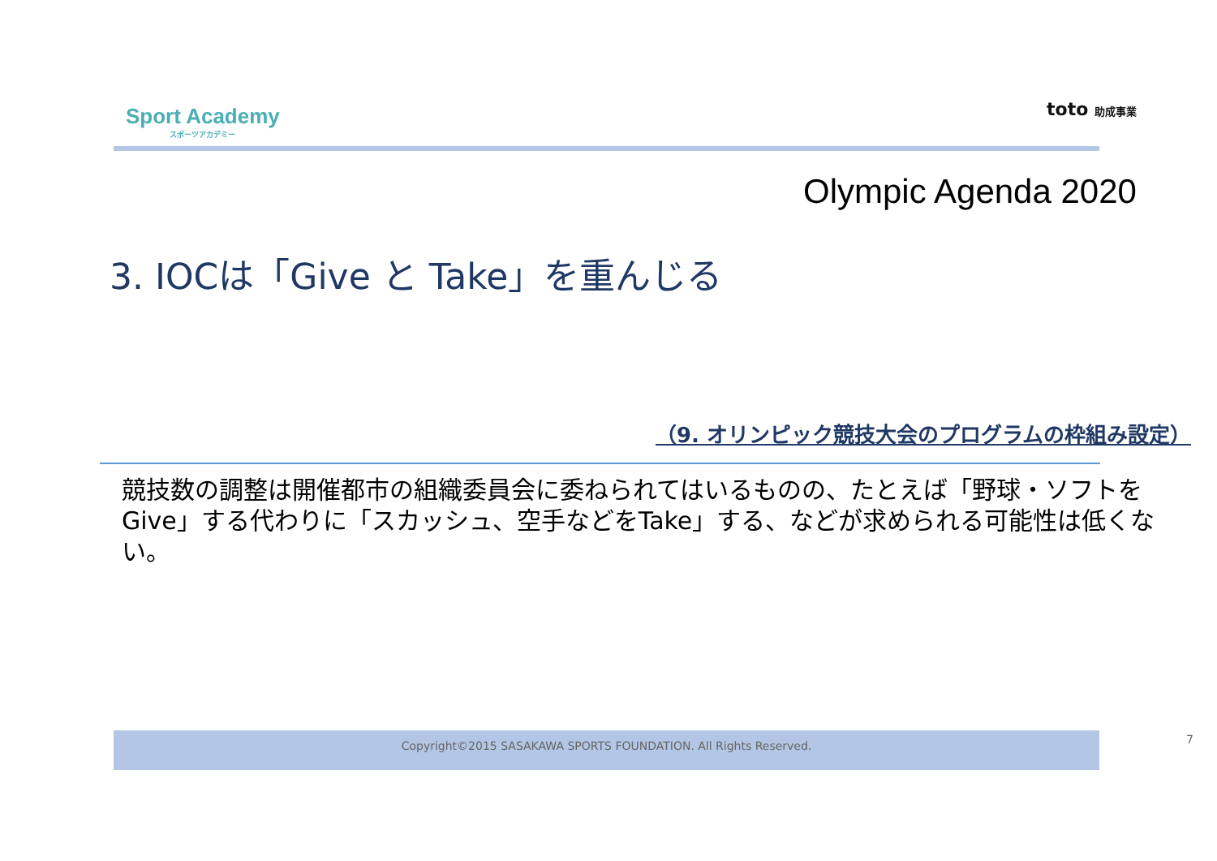Sport Academy
スポーツアカデミー
toto 助成事業
Olympic Agenda 2020
3. IOCは「Give と Take」を重んじる
（9. オリンピック競技大会のプログラムの枠組み設定）
競技数の調整は開催都市の組織委員会に委ねられてはいるものの、たとえば「野球・ソフトをGive」する代わりに「スカッシュ、空手などをTake」する、などが求められる可能性は低くない。
Copyright©2015 SASAKAWA SPORTS FOUNDATION. All Rights Reserved. 7